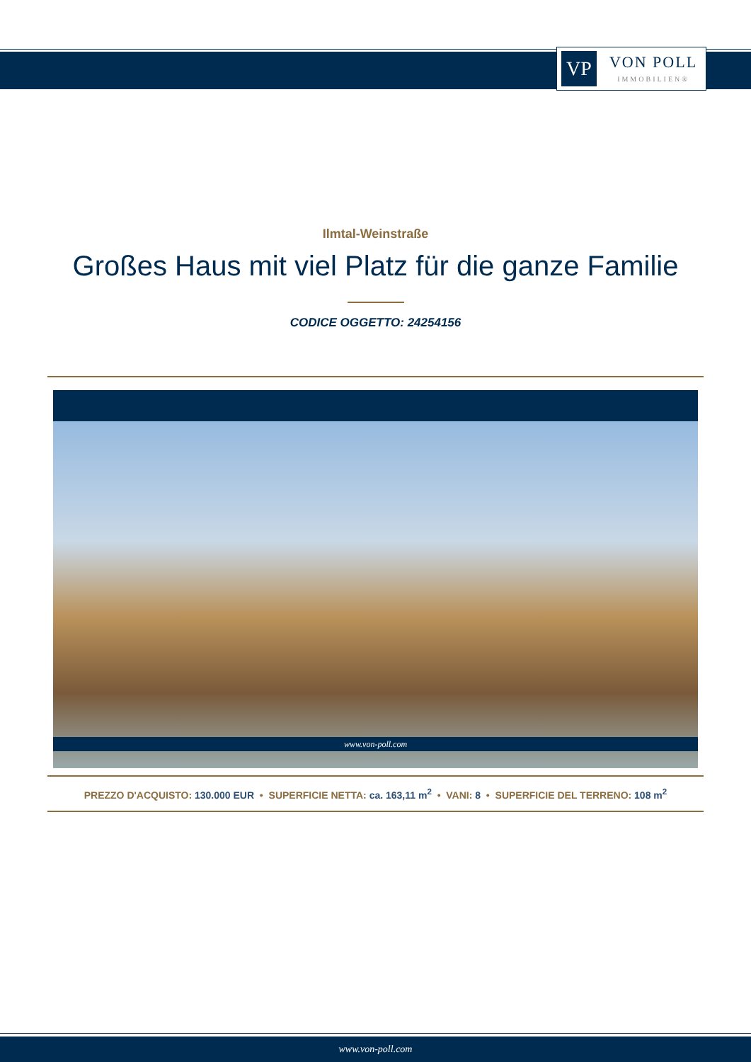VP
VON POLL
IMMOBILIEN®
Ilmtal-Weinstraße
Großes Haus mit viel Platz für die ganze Familie
CODICE OGGETTO: 24254156
www.von-poll.com
PREZZO D'ACQUISTO: 130.000 EUR • SUPERFICIE NETTA: ca. 163,11 m<sup>2</sup> • VANI: 8 • SUPERFICIE DEL TERRENO: 108 m<sup>2</sup>
www.von-poll.com